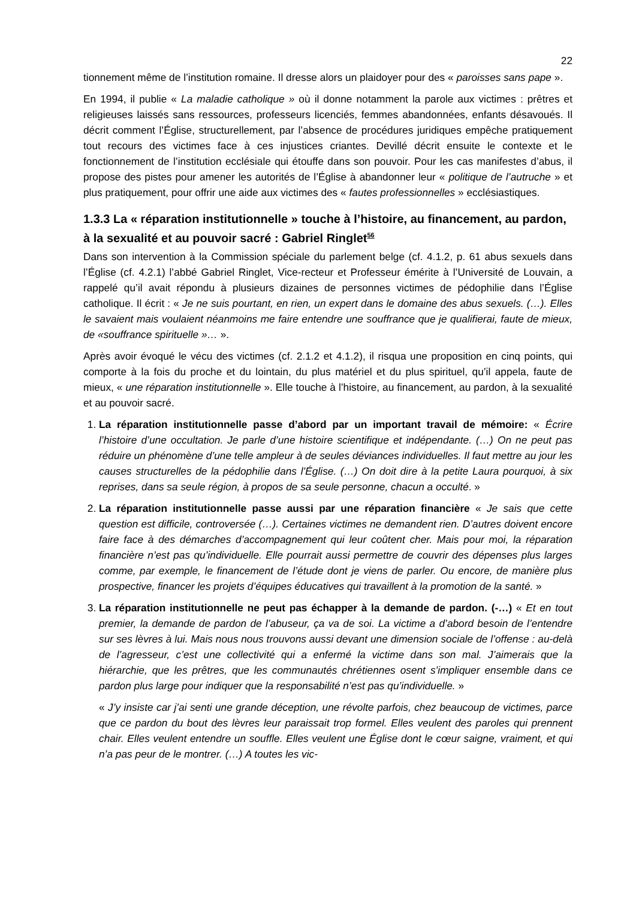22
tionnement même de l’institution romaine. Il dresse alors un plaidoyer pour des « paroisses sans pape ».
En 1994, il publie « La maladie catholique » où il donne notamment la parole aux victimes : prêtres et religieuses laissés sans ressources, professeurs licenciés, femmes abandonnées, enfants désavoués. Il décrit comment l’Église, structurellement, par l’absence de procédures juridiques empêche pratiquement tout recours des victimes face à ces injustices criantes. Devillé décrit ensuite le contexte et le fonctionnement de l’institution ecclésiale qui étouffe dans son pouvoir. Pour les cas manifestes d’abus, il propose des pistes pour amener les autorités de l’Église à abandonner leur « politique de l’autruche » et plus pratiquement, pour offrir une aide aux victimes des « fautes professionnelles » ecclésiastiques.
1.3.3 La « réparation institutionnelle » touche à l’histoire, au financement, au pardon, à la sexualité et au pouvoir sacré : Gabriel Ringlet<sup>56</sup>
Dans son intervention à la Commission spéciale du parlement belge (cf. 4.1.2, p. 61 abus sexuels dans l’Église (cf. 4.2.1) l’abbé Gabriel Ringlet, Vice-recteur et Professeur émérite à l’Université de Louvain, a rappelé qu’il avait répondu à plusieurs dizaines de personnes victimes de pédophilie dans l’Église catholique. Il écrit : « Je ne suis pourtant, en rien, un expert dans le domaine des abus sexuels. (…). Elles le savaient mais voulaient néanmoins me faire entendre une souffrance que je qualifierai, faute de mieux, de «souffrance spirituelle »… ».
Après avoir évoqué le vécu des victimes (cf. 2.1.2 et 4.1.2), il risqua une proposition en cinq points, qui comporte à la fois du proche et du lointain, du plus matériel et du plus spirituel, qu’il appela, faute de mieux, « une réparation institutionnelle ». Elle touche à l’histoire, au financement, au pardon, à la sexualité et au pouvoir sacré.
1. La réparation institutionnelle passe d’abord par un important travail de mémoire: « Écrire l’histoire d’une occultation. Je parle d’une histoire scientifique et indépendante. (…) On ne peut pas réduire un phénomène d’une telle ampleur à de seules déviances individuelles. Il faut mettre au jour les causes structurelles de la pédophilie dans l’Église. (…) On doit dire à la petite Laura pourquoi, à six reprises, dans sa seule région, à propos de sa seule personne, chacun a occulté. »
2. La réparation institutionnelle passe aussi par une réparation financière « Je sais que cette question est difficile, controversée (…). Certaines victimes ne demandent rien. D’autres doivent encore faire face à des démarches d’accompagnement qui leur coûtent cher. Mais pour moi, la réparation financière n’est pas qu’individuelle. Elle pourrait aussi permettre de couvrir des dépenses plus larges comme, par exemple, le financement de l’étude dont je viens de parler. Ou encore, de manière plus prospective, financer les projets d’équipes éducatives qui travaillent à la promotion de la santé. »
3. La réparation institutionnelle ne peut pas échapper à la demande de pardon. (-…) « Et en tout premier, la demande de pardon de l’abuseur, ça va de soi. La victime a d’abord besoin de l’entendre sur ses lèvres à lui. Mais nous nous trouvons aussi devant une dimension sociale de l’offense : au-delà de l’agresseur, c’est une collectivité qui a enfermé la victime dans son mal. J’aimerais que la hiérarchie, que les prêtres, que les communautés chrétiennes osent s’impliquer ensemble dans ce pardon plus large pour indiquer que la responsabilité n’est pas qu’individuelle. »
« J’y insiste car j’ai senti une grande déception, une révolte parfois, chez beaucoup de victimes, parce que ce pardon du bout des lèvres leur paraissait trop formel. Elles veulent des paroles qui prennent chair. Elles veulent entendre un souffle. Elles veulent une Église dont le cœur saigne, vraiment, et qui n’a pas peur de le montrer. (…) A toutes les vic-